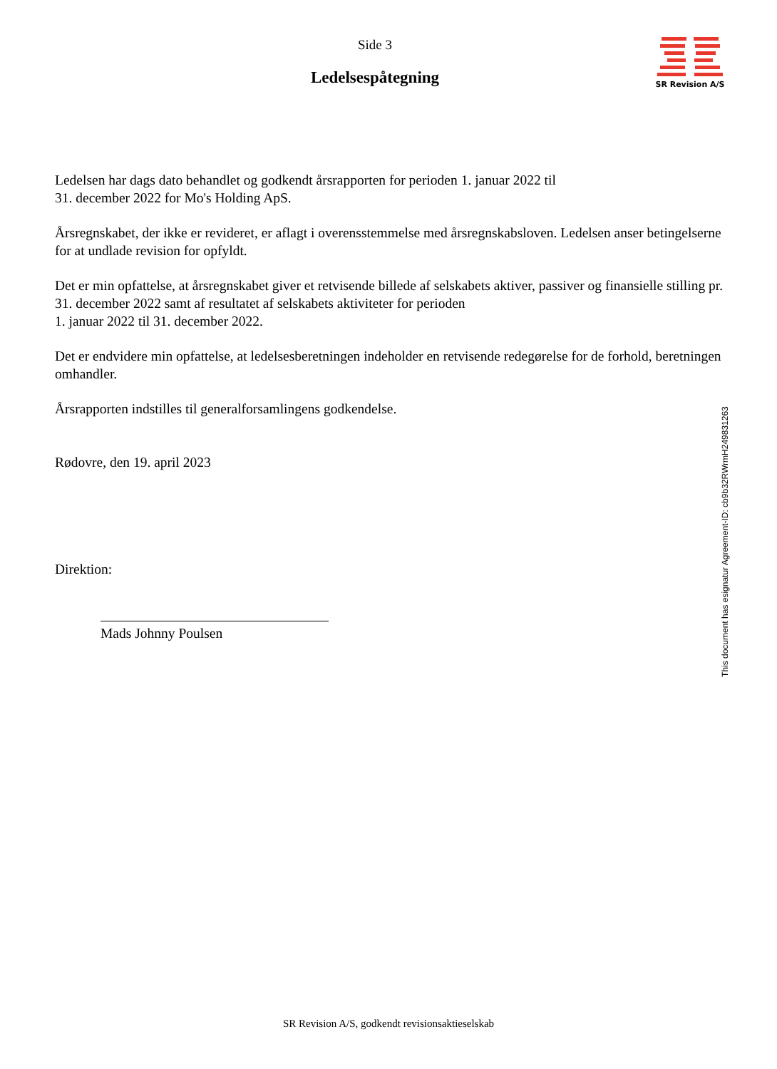SR Revision A/S
Side 3
Ledelsespåtegning
Ledelsen har dags dato behandlet og godkendt årsrapporten for perioden 1. januar 2022 til
31. december 2022 for Mo's Holding ApS.
Årsregnskabet, der ikke er revideret, er aflagt i overensstemmelse med årsregnskabsloven. Ledelsen anser betingelserne for at undlade revision for opfyldt.
Det er min opfattelse, at årsregnskabet giver et retvisende billede af selskabets aktiver, passiver og finansielle stilling pr. 31. december 2022 samt af resultatet af selskabets aktiviteter for perioden
1. januar 2022 til 31. december 2022.
Det er endvidere min opfattelse, at ledelsesberetningen indeholder en retvisende redegørelse for de forhold, beretningen omhandler.
Årsrapporten indstilles til generalforsamlingens godkendelse.
Rødovre, den 19. april 2023
Direktion:
Mads Johnny Poulsen
This document has esignatur Agreement-ID: cb9b32RWrmH249831263
SR Revision A/S, godkendt revisionsaktieselskab